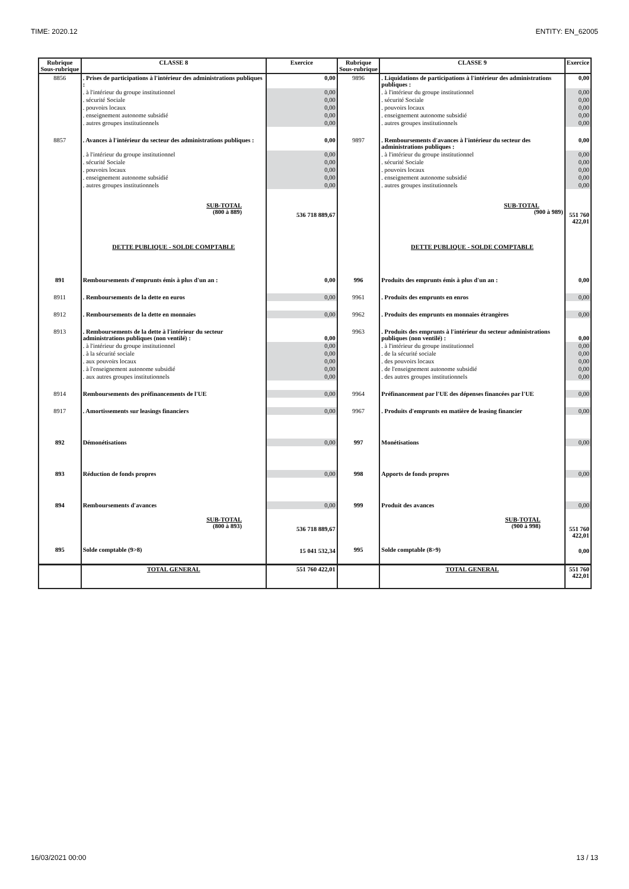TIME: 2020.12 ENTITY: EN_62005
| Rubrique Sous-rubrique | CLASSE 8 | Exercice | Rubrique Sous-rubrique | CLASSE 9 | Exercice |
| --- | --- | --- | --- | --- | --- |
| 8856 | . Prises de participations à l'intérieur des administrations publiques : | 0,00 | 9896 | . Liquidations de participations à l'intérieur des administrations publiques : | 0,00 |
| | . à l'intérieur du groupe institutionnel | 0,00 | | . à l'intérieur du groupe institutionnel | 0,00 |
| | . sécurité Sociale | 0,00 | | . sécurité Sociale | 0,00 |
| | . pouvoirs locaux | 0,00 | | . pouvoirs locaux | 0,00 |
| | . enseignement autonome subsidié | 0,00 | | . enseignement autonome subsidié | 0,00 |
| | . autres groupes institutionnels | 0,00 | | . autres groupes institutionnels | 0,00 |
| 8857 | . Avances à l'intérieur du secteur des administrations publiques : | 0,00 | 9897 | . Remboursements d'avances à l'intérieur du secteur des administrations publiques : | 0,00 |
| | . à l'intérieur du groupe institutionnel | 0,00 | | . à l'intérieur du groupe institutionnel | 0,00 |
| | . sécurité Sociale | 0,00 | | . sécurité Sociale | 0,00 |
| | . pouvoirs locaux | 0,00 | | . pouvoirs locaux | 0,00 |
| | . enseignement autonome subsidié | 0,00 | | . enseignement autonome subsidié | 0,00 |
| | . autres groupes institutionnels | 0,00 | | . autres groupes institutionnels | 0,00 |
| | SUB-TOTAL (800 à 889) | 536 718 889,67 | | SUB-TOTAL (900 à 989) | 551 760 422,01 |
| | DETTE PUBLIQUE - SOLDE COMPTABLE | | | DETTE PUBLIQUE - SOLDE COMPTABLE | |
| 891 | Remboursements d'emprunts émis à plus d'un an : | 0,00 | 996 | Produits des emprunts émis à plus d'un an : | 0,00 |
| 8911 | . Remboursements de la dette en euros | 0,00 | 9961 | . Produits des emprunts en enros | 0,00 |
| 8912 | . Remboursements de la dette en monnaies | 0,00 | 9962 | . Produits des emprunts en monnaies étrangères | 0,00 |
| 8913 | . Remboursements de la dette à l'intérieur du secteur administrations publiques (non ventilé) : | 0,00 | 9963 | . Produits des emprunts à l'intérieur du secteur administrations publiques (non ventilé) : | 0,00 |
| | . à l'intérieur du groupe institutionnel | 0,00 | | . à l'intérieur du groupe institutionnel | 0,00 |
| | . à la sécurité sociale | 0,00 | | . de la sécurité sociale | 0,00 |
| | . aux pouvoirs locaux | 0,00 | | . des pouvoirs locaux | 0,00 |
| | . à l'enseignement autonome subsidié | 0,00 | | . de l'enseignement autonome subsidié | 0,00 |
| | . aux autres groupes institutionnels | 0,00 | | . des autres groupes institutionnels | 0,00 |
| 8914 | Remboursements des préfinancements de l'UE | 0,00 | 9964 | Préfinancement par l'UE des dépenses financées par l'UE | 0,00 |
| 8917 | . Amortissements sur leasings financiers | 0,00 | 9967 | . Produits d'emprunts en matière de leasing financier | 0,00 |
| 892 | Démonétisations | 0,00 | 997 | Monétisations | 0,00 |
| 893 | Réduction de fonds propres | 0,00 | 998 | Apports de fonds propres | 0,00 |
| 894 | Remboursements d'avances | 0,00 | 999 | Produit des avances | 0,00 |
| | SUB-TOTAL (800 à 893) | 536 718 889,67 | | SUB-TOTAL (900 à 998) | 551 760 422,01 |
| 895 | Solde comptable (9>8) | 15 041 532,34 | 995 | Solde comptable (8>9) | 0,00 |
| | TOTAL GENERAL | 551 760 422,01 | | TOTAL GENERAL | 551 760 422,01 |
16/03/2021 00:00 13 / 13